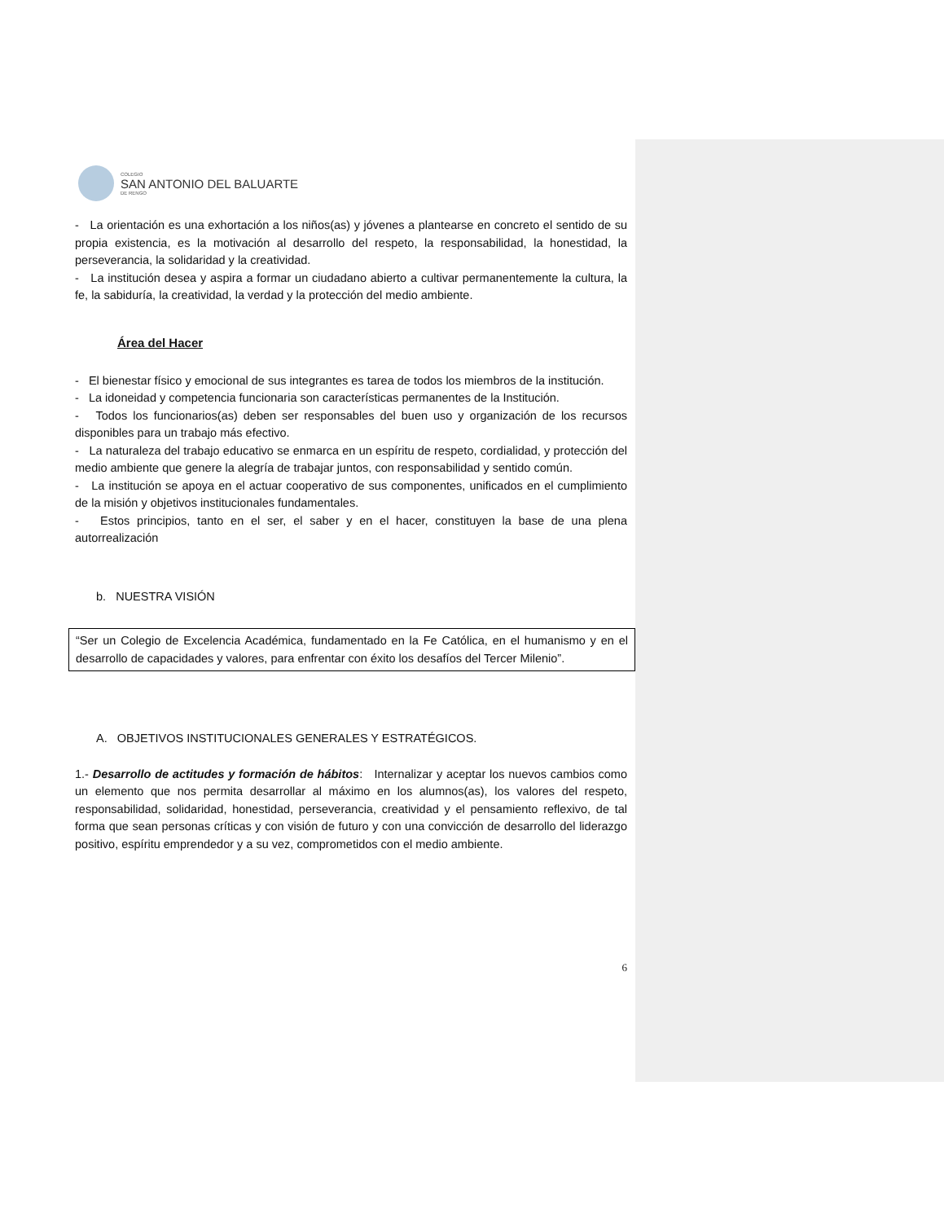COLEGIO
SAN ANTONIO DEL BALUARTE
DE RENGO
- La orientación es una exhortación a los niños(as) y jóvenes a plantearse en concreto el sentido de su propia existencia, es la motivación al desarrollo del respeto, la responsabilidad, la honestidad, la perseverancia, la solidaridad y la creatividad.
- La institución desea y aspira a formar un ciudadano abierto a cultivar permanentemente la cultura, la fe, la sabiduría, la creatividad, la verdad y la protección del medio ambiente.
Área del Hacer
- El bienestar físico y emocional de sus integrantes es tarea de todos los miembros de la institución.
- La idoneidad y competencia funcionaria son características permanentes de la Institución.
- Todos los funcionarios(as) deben ser responsables del buen uso y organización de los recursos disponibles para un trabajo más efectivo.
- La naturaleza del trabajo educativo se enmarca en un espíritu de respeto, cordialidad, y protección del medio ambiente que genere la alegría de trabajar juntos, con responsabilidad y sentido común.
- La institución se apoya en el actuar cooperativo de sus componentes, unificados en el cumplimiento de la misión y objetivos institucionales fundamentales.
- Estos principios, tanto en el ser, el saber y en el hacer, constituyen la base de una plena autorrealización
b. NUESTRA VISIÓN
“Ser un Colegio de Excelencia Académica, fundamentado en la Fe Católica, en el humanismo y en el desarrollo de capacidades y valores, para enfrentar con éxito los desafíos del Tercer Milenio”.
A. OBJETIVOS INSTITUCIONALES GENERALES Y ESTRATÉGICOS.
1.- Desarrollo de actitudes y formación de hábitos: Internalizar y aceptar los nuevos cambios como un elemento que nos permita desarrollar al máximo en los alumnos(as), los valores del respeto, responsabilidad, solidaridad, honestidad, perseverancia, creatividad y el pensamiento reflexivo, de tal forma que sean personas críticas y con visión de futuro y con una convicción de desarrollo del liderazgo positivo, espíritu emprendedor y a su vez, comprometidos con el medio ambiente.
6